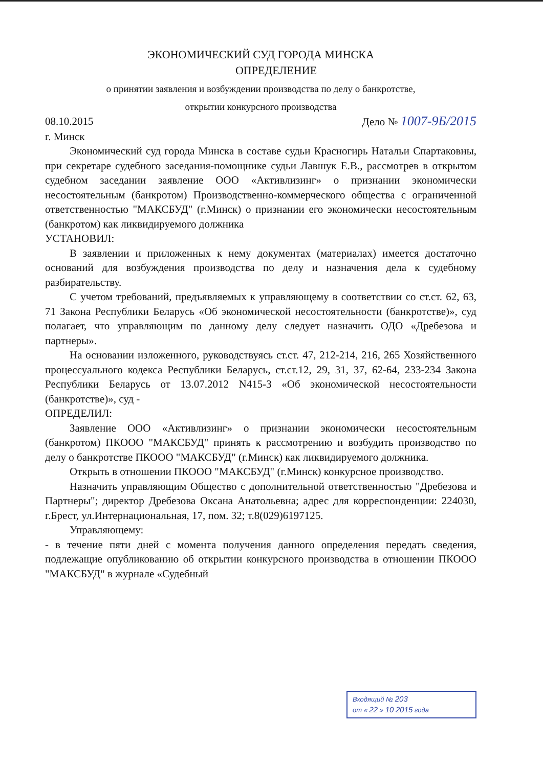ЭКОНОМИЧЕСКИЙ СУД ГОРОДА МИНСКА
ОПРЕДЕЛЕНИЕ
о принятии заявления и возбуждении производства по делу о банкротстве,
открытии конкурсного производства
08.10.2015 Дело № 1007-9Б/2015
г. Минск
Экономический суд города Минска в составе судьи Красногирь Натальи Спартаковны, при секретаре судебного заседания-помощнике судьи Лавшук Е.В., рассмотрев в открытом судебном заседании заявление ООО «Активлизинг» о признании экономически несостоятельным (банкротом) Производственно-коммерческого общества с ограниченной ответственностью "МАКСБУД" (г.Минск) о признании его экономически несостоятельным (банкротом) как ликвидируемого должника
УСТАНОВИЛ:
В заявлении и приложенных к нему документах (материалах) имеется достаточно оснований для возбуждения производства по делу и назначения дела к судебному разбирательству.
С учетом требований, предъявляемых к управляющему в соответствии со ст.ст. 62, 63, 71 Закона Республики Беларусь «Об экономической несостоятельности (банкротстве)», суд полагает, что управляющим по данному делу следует назначить ОДО «Дребезова и партнеры».
На основании изложенного, руководствуясь ст.ст. 47, 212-214, 216, 265 Хозяйственного процессуального кодекса Республики Беларусь, ст.ст.12, 29, 31, 37, 62-64, 233-234 Закона Республики Беларусь от 13.07.2012 N415-З «Об экономической несостоятельности (банкротстве)», суд -
ОПРЕДЕЛИЛ:
Заявление ООО «Активлизинг» о признании экономически несостоятельным (банкротом) ПКООО "МАКСБУД" принять к рассмотрению и возбудить производство по делу о банкротстве ПКООО "МАКСБУД" (г.Минск) как ликвидируемого должника.
Открыть в отношении ПКООО "МАКСБУД" (г.Минск) конкурсное производство.
Назначить управляющим Общество с дополнительной ответственностью "Дребезова и Партнеры"; директор Дребезова Оксана Анатольевна; адрес для корреспонденции: 224030, г.Брест, ул.Интернациональная, 17, пом. 32; т.8(029)6197125.
Управляющему:
- в течение пяти дней с момента получения данного определения передать сведения, подлежащие опубликованию об открытии конкурсного производства в отношении ПКООО "МАКСБУД" в журнале «Судебный
Входящий № 203
от « 22 » 10 2015 года